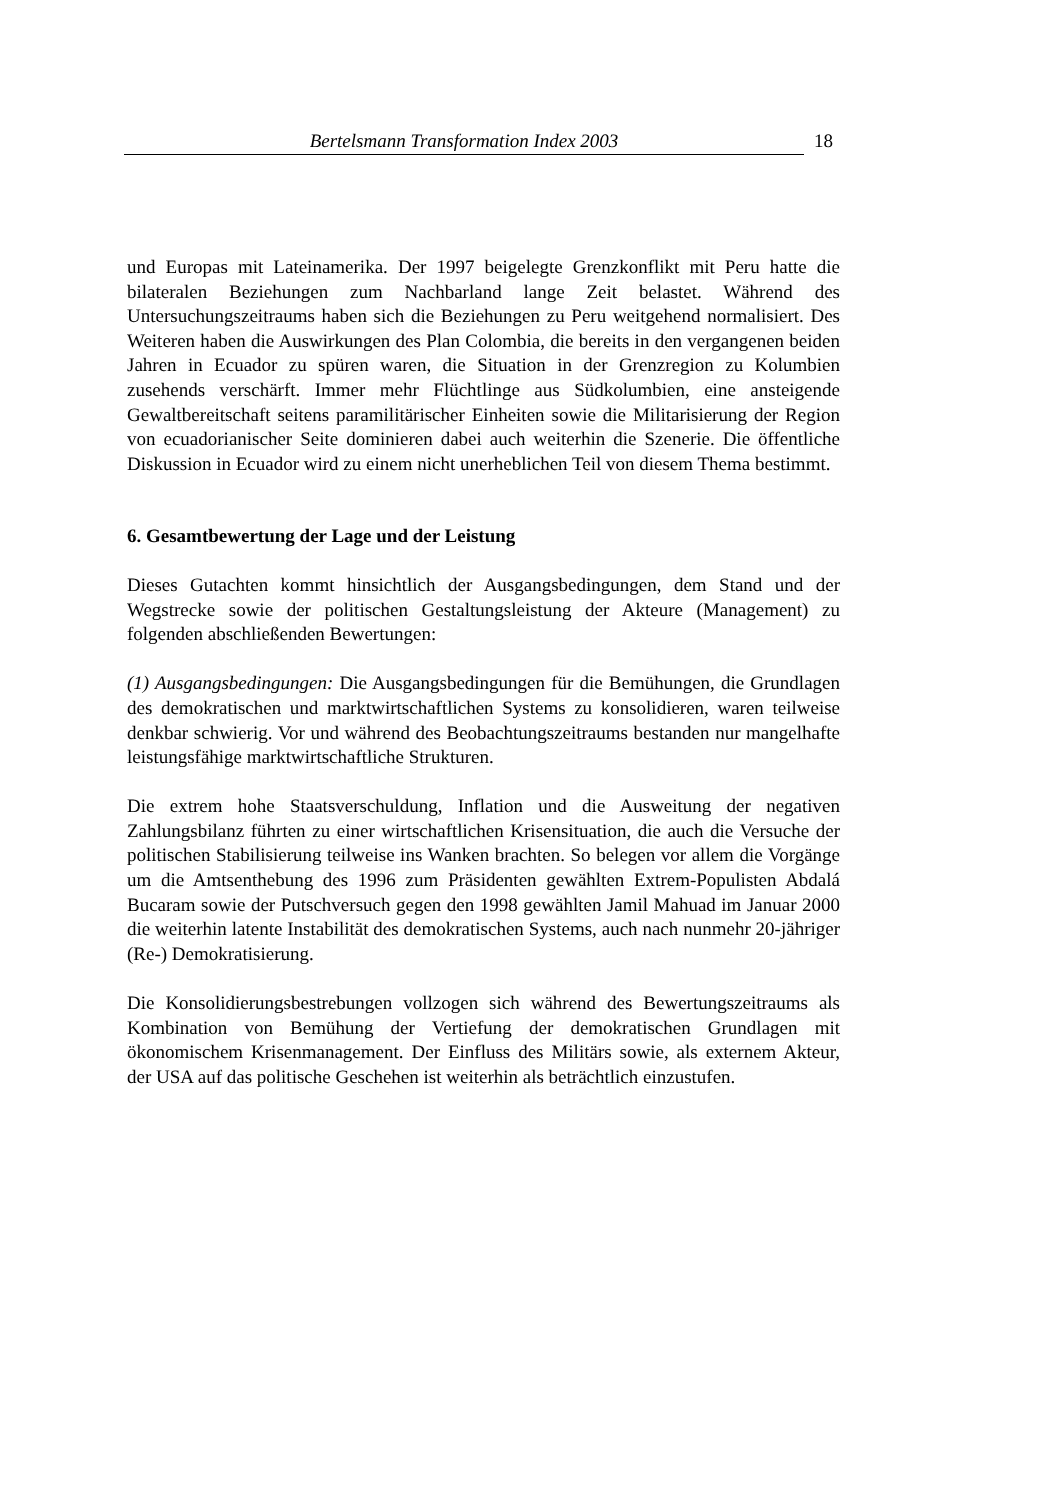Bertelsmann Transformation Index 2003 18
und Europas mit Lateinamerika. Der 1997 beigelegte Grenzkonflikt mit Peru hatte die bilateralen Beziehungen zum Nachbarland lange Zeit belastet. Während des Untersuchungszeitraums haben sich die Beziehungen zu Peru weitgehend normalisiert. Des Weiteren haben die Auswirkungen des Plan Colombia, die bereits in den vergangenen beiden Jahren in Ecuador zu spüren waren, die Situation in der Grenzregion zu Kolumbien zusehends verschärft. Immer mehr Flüchtlinge aus Südkolumbien, eine ansteigende Gewaltbereitschaft seitens paramilitärischer Einheiten sowie die Militarisierung der Region von ecuadorianischer Seite dominieren dabei auch weiterhin die Szenerie. Die öffentliche Diskussion in Ecuador wird zu einem nicht unerheblichen Teil von diesem Thema bestimmt.
6. Gesamtbewertung der Lage und der Leistung
Dieses Gutachten kommt hinsichtlich der Ausgangsbedingungen, dem Stand und der Wegstrecke sowie der politischen Gestaltungsleistung der Akteure (Management) zu folgenden abschließenden Bewertungen:
(1) Ausgangsbedingungen: Die Ausgangsbedingungen für die Bemühungen, die Grundlagen des demokratischen und marktwirtschaftlichen Systems zu konsolidieren, waren teilweise denkbar schwierig. Vor und während des Beobachtungszeitraums bestanden nur mangelhafte leistungsfähige marktwirtschaftliche Strukturen.
Die extrem hohe Staatsverschuldung, Inflation und die Ausweitung der negativen Zahlungsbilanz führten zu einer wirtschaftlichen Krisensituation, die auch die Versuche der politischen Stabilisierung teilweise ins Wanken brachten. So belegen vor allem die Vorgänge um die Amtsenthebung des 1996 zum Präsidenten gewählten Extrem-Populisten Abdalá Bucaram sowie der Putschversuch gegen den 1998 gewählten Jamil Mahuad im Januar 2000 die weiterhin latente Instabilität des demokratischen Systems, auch nach nunmehr 20-jähriger (Re-) Demokratisierung.
Die Konsolidierungsbestrebungen vollzogen sich während des Bewertungszeitraums als Kombination von Bemühung der Vertiefung der demokratischen Grundlagen mit ökonomischem Krisenmanagement. Der Einfluss des Militärs sowie, als externem Akteur, der USA auf das politische Geschehen ist weiterhin als beträchtlich einzustufen.